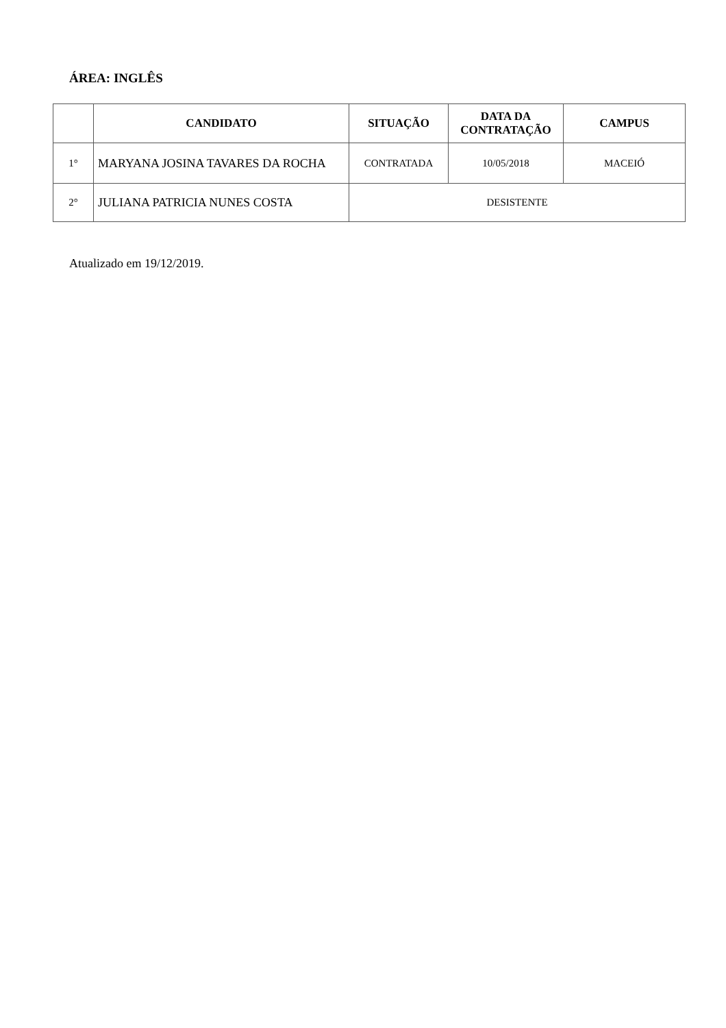ÁREA: INGLÊS
| | CANDIDATO | SITUAÇÃO | DATA DA CONTRATAÇÃO | CAMPUS |
| --- | --- | --- | --- | --- |
| 1° | MARYANA JOSINA TAVARES DA ROCHA | CONTRATADA | 10/05/2018 | MACEIÓ |
| 2° | JULIANA PATRICIA NUNES COSTA | DESISTENTE | | |
Atualizado em 19/12/2019.